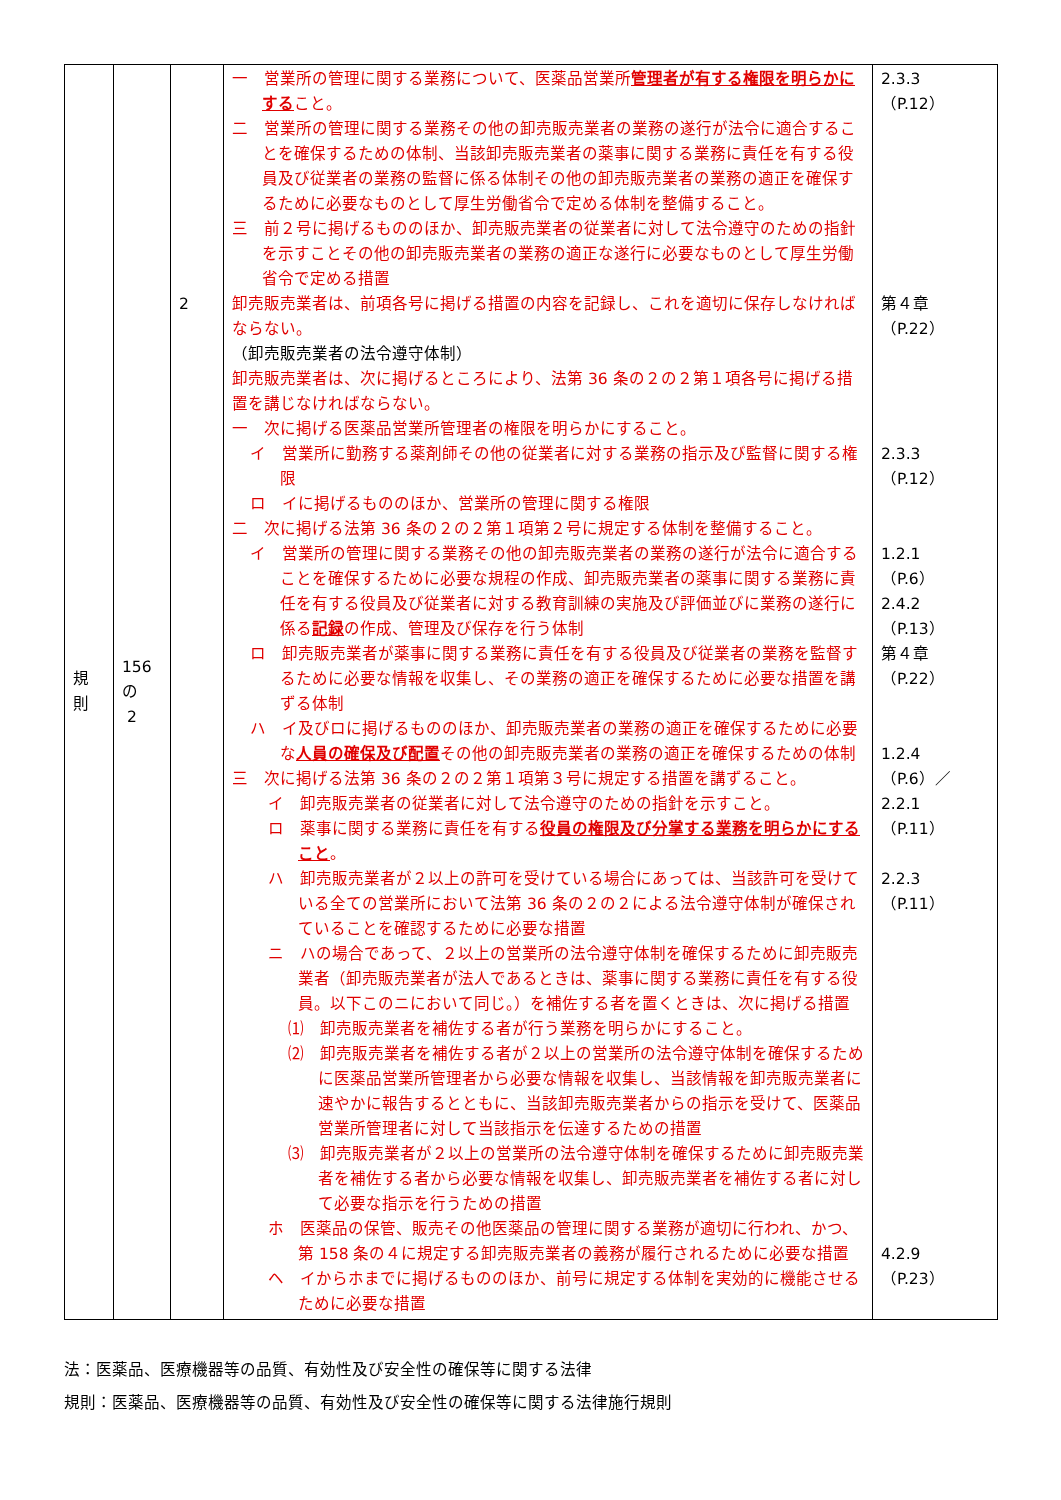| 規 則 | 156 の 2 | 2 | 一 営業所の管理に関する業務について、医薬品営業所 管理者が有する権限を明らかにする こと。 二 営業所の管理に関する業務その他の卸売販売業者の業務の遂行が法令に適合することを確保するための体制、当該卸売販売業者の薬事に関する業務に責任を有する役員及び従業者の業務の監督に係る体制その他の卸売販売業者の業務の適正を確保するために必要なものとして厚生労働省令で定める体制を整備すること。 三 前２号に掲げるもののほか、卸売販売業者の従業者に対して法令遵守のための指針を示すことその他の卸売販売業者の業務の適正な遂行に必要なものとして厚生労働省令で定める措置 卸売販売業者は、前項各号に掲げる措置の内容を記録し、これを適切に保存しなければならない。 （卸売販売業者の法令遵守体制） 卸売販売業者は、次に掲げるところにより、法第 36 条の２の２第１項各号に掲げる措置を講じなければならない。 一 次に掲げる医薬品営業所管理者の権限を明らかにすること。 イ 営業所に勤務する薬剤師その他の従業者に対する業務の指示及び監督に関する権限 ロ イに掲げるもののほか、営業所の管理に関する権限 二 次に掲げる法第 36 条の２の２第１項第２号に規定する体制を整備すること。 イ 営業所の管理に関する業務その他の卸売販売業者の業務の遂行が法令に適合することを確保するために必要な規程の作成、卸売販売業者の薬事に関する業務に責任を有する役員及び従業者に対する教育訓練の実施及び評価並びに業務の遂行に係る 記録 の作成、管理及び保存を行う体制 ロ 卸売販売業者が薬事に関する業務に責任を有する役員及び従業者の業務を監督するために必要な情報を収集し、その業務の適正を確保するために必要な措置を講ずる体制 ハ イ及びロに掲げるもののほか、卸売販売業者の業務の適正を確保するために必要な 人員の確保及び配置 その他の卸売販売業者の業務の適正を確保するための体制 三 次に掲げる法第 36 条の２の２第１項第３号に規定する措置を講ずること。 イ 卸売販売業者の従業者に対して法令遵守のための指針を示すこと。 ロ 薬事に関する業務に責任を有する 役員の権限及び分掌する業務を明らかにすること 。 ハ 卸売販売業者が２以上の許可を受けている場合にあっては、当該許可を受けている全ての営業所において法第 36 条の２の２による法令遵守体制が確保されていることを確認するために必要な措置 ニ ハの場合であって、２以上の営業所の法令遵守体制を確保するために卸売販売業者（卸売販売業者が法人であるときは、薬事に関する業務に責任を有する役員。以下このニにおいて同じ。）を補佐する者を置くときは、次に掲げる措置 ⑴ 卸売販売業者を補佐する者が行う業務を明らかにすること。 ⑵ 卸売販売業者を補佐する者が２以上の営業所の法令遵守体制を確保するために医薬品営業所管理者から必要な情報を収集し、当該情報を卸売販売業者に速やかに報告するとともに、当該卸売販売業者からの指示を受けて、医薬品営業所管理者に対して当該指示を伝達するための措置 ⑶ 卸売販売業者が２以上の営業所の法令遵守体制を確保するために卸売販売業者を補佐する者から必要な情報を収集し、卸売販売業者を補佐する者に対して必要な指示を行うための措置 ホ 医薬品の保管、販売その他医薬品の管理に関する業務が適切に行われ、かつ、第 158 条の４に規定する卸売販売業者の義務が履行されるために必要な措置 ヘ イからホまでに掲げるもののほか、前号に規定する体制を実効的に機能させるために必要な措置 | 2.3.3 （P.12） 第４章 （P.22） 2.3.3 （P.12） 1.2.1 （P.6） 2.4.2 （P.13） 第４章 （P.22） 1.2.4 （P.6）／ 2.2.1 （P.11） 2.2.3 （P.11） 4.2.9 （P.23） |
法：医薬品、医療機器等の品質、有効性及び安全性の確保等に関する法律
規則：医薬品、医療機器等の品質、有効性及び安全性の確保等に関する法律施行規則